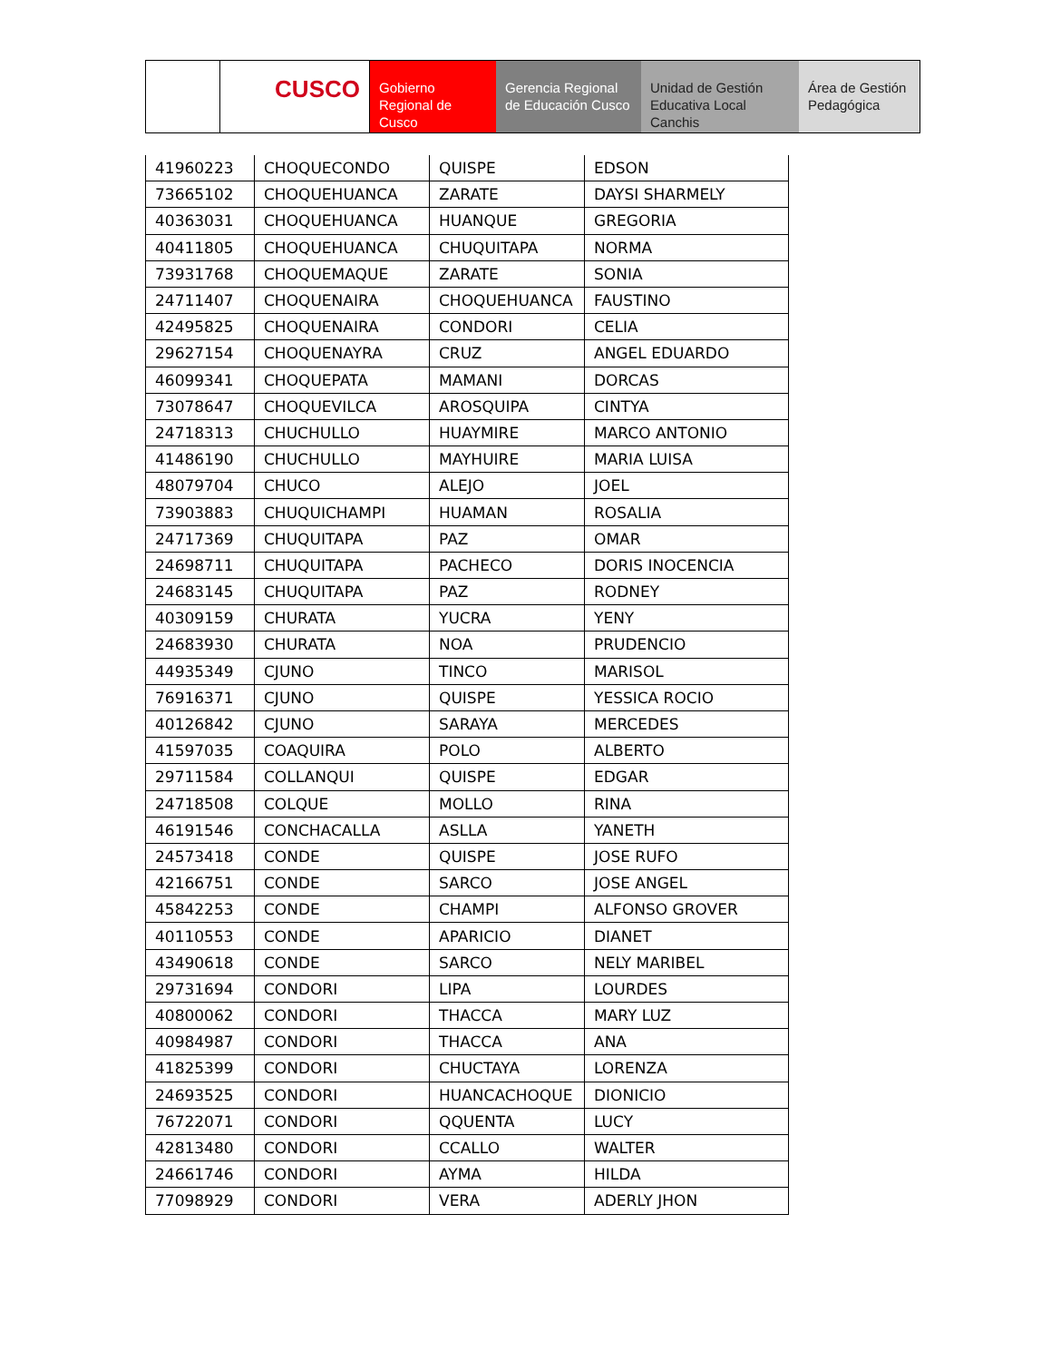CUSCO Gobierno Regional de Cusco
Gerencia Regional de Educación Cusco
Unidad de Gestión Educativa Local Canchis
Área de Gestión Pedagógica
| 41960223 | CHOQUECONDO | QUISPE | EDSON |
| 73665102 | CHOQUEHUANCA | ZARATE | DAYSI SHARMELY |
| 40363031 | CHOQUEHUANCA | HUANQUE | GREGORIA |
| 40411805 | CHOQUEHUANCA | CHUQUITAPA | NORMA |
| 73931768 | CHOQUEMAQUE | ZARATE | SONIA |
| 24711407 | CHOQUENAIRA | CHOQUEHUANCA | FAUSTINO |
| 42495825 | CHOQUENAIRA | CONDORI | CELIA |
| 29627154 | CHOQUENAYRA | CRUZ | ANGEL EDUARDO |
| 46099341 | CHOQUEPATA | MAMANI | DORCAS |
| 73078647 | CHOQUEVILCA | AROSQUIPA | CINTYA |
| 24718313 | CHUCHULLO | HUAYMIRE | MARCO ANTONIO |
| 41486190 | CHUCHULLO | MAYHUIRE | MARIA LUISA |
| 48079704 | CHUCO | ALEJO | JOEL |
| 73903883 | CHUQUICHAMPI | HUAMAN | ROSALIA |
| 24717369 | CHUQUITAPA | PAZ | OMAR |
| 24698711 | CHUQUITAPA | PACHECO | DORIS INOCENCIA |
| 24683145 | CHUQUITAPA | PAZ | RODNEY |
| 40309159 | CHURATA | YUCRA | YENY |
| 24683930 | CHURATA | NOA | PRUDENCIO |
| 44935349 | CJUNO | TINCO | MARISOL |
| 76916371 | CJUNO | QUISPE | YESSICA ROCIO |
| 40126842 | CJUNO | SARAYA | MERCEDES |
| 41597035 | COAQUIRA | POLO | ALBERTO |
| 29711584 | COLLANQUI | QUISPE | EDGAR |
| 24718508 | COLQUE | MOLLO | RINA |
| 46191546 | CONCHACALLA | ASLLA | YANETH |
| 24573418 | CONDE | QUISPE | JOSE RUFO |
| 42166751 | CONDE | SARCO | JOSE ANGEL |
| 45842253 | CONDE | CHAMPI | ALFONSO GROVER |
| 40110553 | CONDE | APARICIO | DIANET |
| 43490618 | CONDE | SARCO | NELY MARIBEL |
| 29731694 | CONDORI | LIPA | LOURDES |
| 40800062 | CONDORI | THACCA | MARY LUZ |
| 40984987 | CONDORI | THACCA | ANA |
| 41825399 | CONDORI | CHUCTAYA | LORENZA |
| 24693525 | CONDORI | HUANCACHOQUE | DIONICIO |
| 76722071 | CONDORI | QQUENTA | LUCY |
| 42813480 | CONDORI | CCALLO | WALTER |
| 24661746 | CONDORI | AYMA | HILDA |
| 77098929 | CONDORI | VERA | ADERLY JHON |